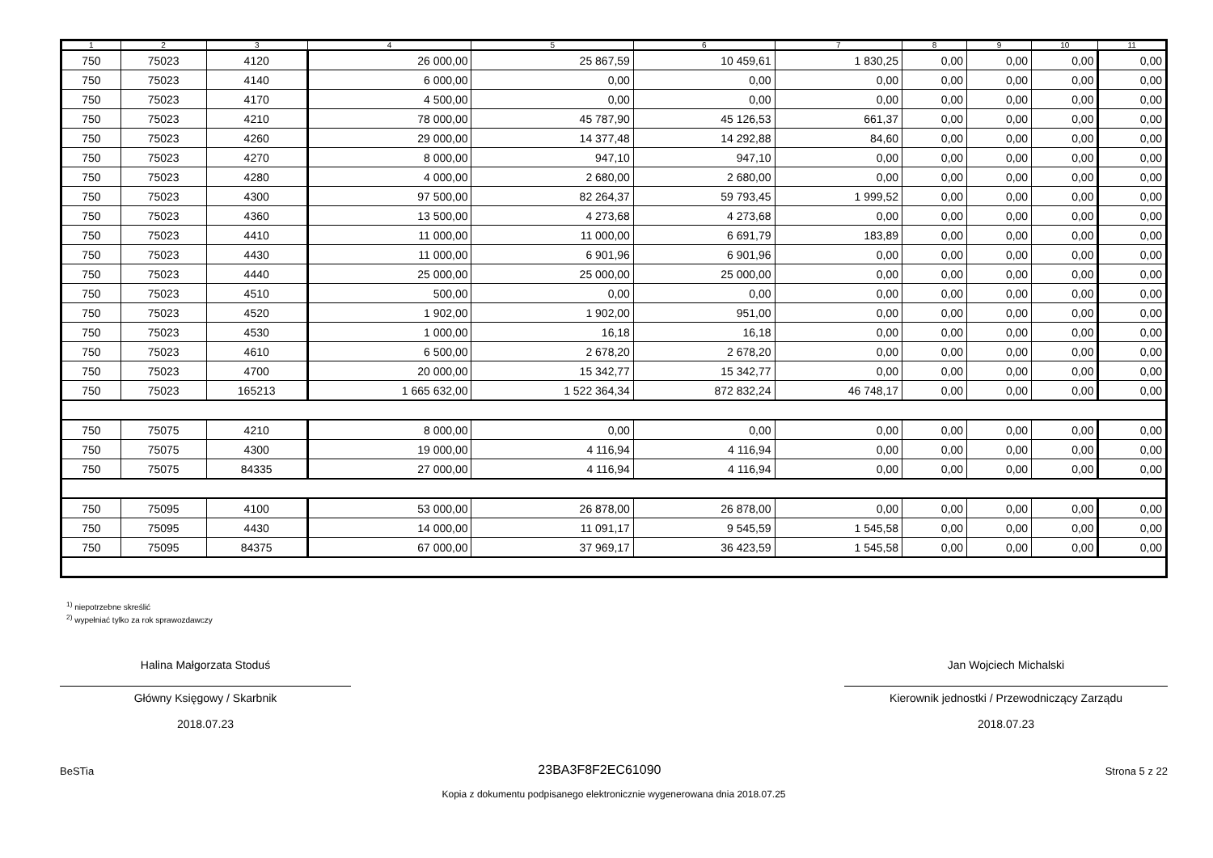| 1 | 2 | 3 | 4 | 5 | 6 | 7 | 8 | 9 | 10 | 11 |
| --- | --- | --- | --- | --- | --- | --- | --- | --- | --- | --- |
| 750 | 75023 | 4120 | 26 000,00 | 25 867,59 | 10 459,61 | 1 830,25 | 0,00 | 0,00 | 0,00 | 0,00 |
| 750 | 75023 | 4140 | 6 000,00 | 0,00 | 0,00 | 0,00 | 0,00 | 0,00 | 0,00 | 0,00 |
| 750 | 75023 | 4170 | 4 500,00 | 0,00 | 0,00 | 0,00 | 0,00 | 0,00 | 0,00 | 0,00 |
| 750 | 75023 | 4210 | 78 000,00 | 45 787,90 | 45 126,53 | 661,37 | 0,00 | 0,00 | 0,00 | 0,00 |
| 750 | 75023 | 4260 | 29 000,00 | 14 377,48 | 14 292,88 | 84,60 | 0,00 | 0,00 | 0,00 | 0,00 |
| 750 | 75023 | 4270 | 8 000,00 | 947,10 | 947,10 | 0,00 | 0,00 | 0,00 | 0,00 | 0,00 |
| 750 | 75023 | 4280 | 4 000,00 | 2 680,00 | 2 680,00 | 0,00 | 0,00 | 0,00 | 0,00 | 0,00 |
| 750 | 75023 | 4300 | 97 500,00 | 82 264,37 | 59 793,45 | 1 999,52 | 0,00 | 0,00 | 0,00 | 0,00 |
| 750 | 75023 | 4360 | 13 500,00 | 4 273,68 | 4 273,68 | 0,00 | 0,00 | 0,00 | 0,00 | 0,00 |
| 750 | 75023 | 4410 | 11 000,00 | 11 000,00 | 6 691,79 | 183,89 | 0,00 | 0,00 | 0,00 | 0,00 |
| 750 | 75023 | 4430 | 11 000,00 | 6 901,96 | 6 901,96 | 0,00 | 0,00 | 0,00 | 0,00 | 0,00 |
| 750 | 75023 | 4440 | 25 000,00 | 25 000,00 | 25 000,00 | 0,00 | 0,00 | 0,00 | 0,00 | 0,00 |
| 750 | 75023 | 4510 | 500,00 | 0,00 | 0,00 | 0,00 | 0,00 | 0,00 | 0,00 | 0,00 |
| 750 | 75023 | 4520 | 1 902,00 | 1 902,00 | 951,00 | 0,00 | 0,00 | 0,00 | 0,00 | 0,00 |
| 750 | 75023 | 4530 | 1 000,00 | 16,18 | 16,18 | 0,00 | 0,00 | 0,00 | 0,00 | 0,00 |
| 750 | 75023 | 4610 | 6 500,00 | 2 678,20 | 2 678,20 | 0,00 | 0,00 | 0,00 | 0,00 | 0,00 |
| 750 | 75023 | 4700 | 20 000,00 | 15 342,77 | 15 342,77 | 0,00 | 0,00 | 0,00 | 0,00 | 0,00 |
| 750 | 75023 | 165213 | 1 665 632,00 | 1 522 364,34 | 872 832,24 | 46 748,17 | 0,00 | 0,00 | 0,00 | 0,00 |
| 750 | 75075 | 4210 | 8 000,00 | 0,00 | 0,00 | 0,00 | 0,00 | 0,00 | 0,00 | 0,00 |
| 750 | 75075 | 4300 | 19 000,00 | 4 116,94 | 4 116,94 | 0,00 | 0,00 | 0,00 | 0,00 | 0,00 |
| 750 | 75075 | 84335 | 27 000,00 | 4 116,94 | 4 116,94 | 0,00 | 0,00 | 0,00 | 0,00 | 0,00 |
| 750 | 75095 | 4100 | 53 000,00 | 26 878,00 | 26 878,00 | 0,00 | 0,00 | 0,00 | 0,00 | 0,00 |
| 750 | 75095 | 4430 | 14 000,00 | 11 091,17 | 9 545,59 | 1 545,58 | 0,00 | 0,00 | 0,00 | 0,00 |
| 750 | 75095 | 84375 | 67 000,00 | 37 969,17 | 36 423,59 | 1 545,58 | 0,00 | 0,00 | 0,00 | 0,00 |
<sup>1)</sup> niepotrzebne skreślić
<sup>2)</sup> wypełniać tylko za rok sprawozdawczy
Halina Małgorzata Stoduś
Główny Księgowy / Skarbnik
2018.07.23
Jan Wojciech Michalski
Kierownik jednostki / Przewodniczący Zarządu
2018.07.23
BeSTia 23BA3F8F2EC61090 Strona 5 z 22
Kopia z dokumentu podpisanego elektronicznie wygenerowana dnia 2018.07.25